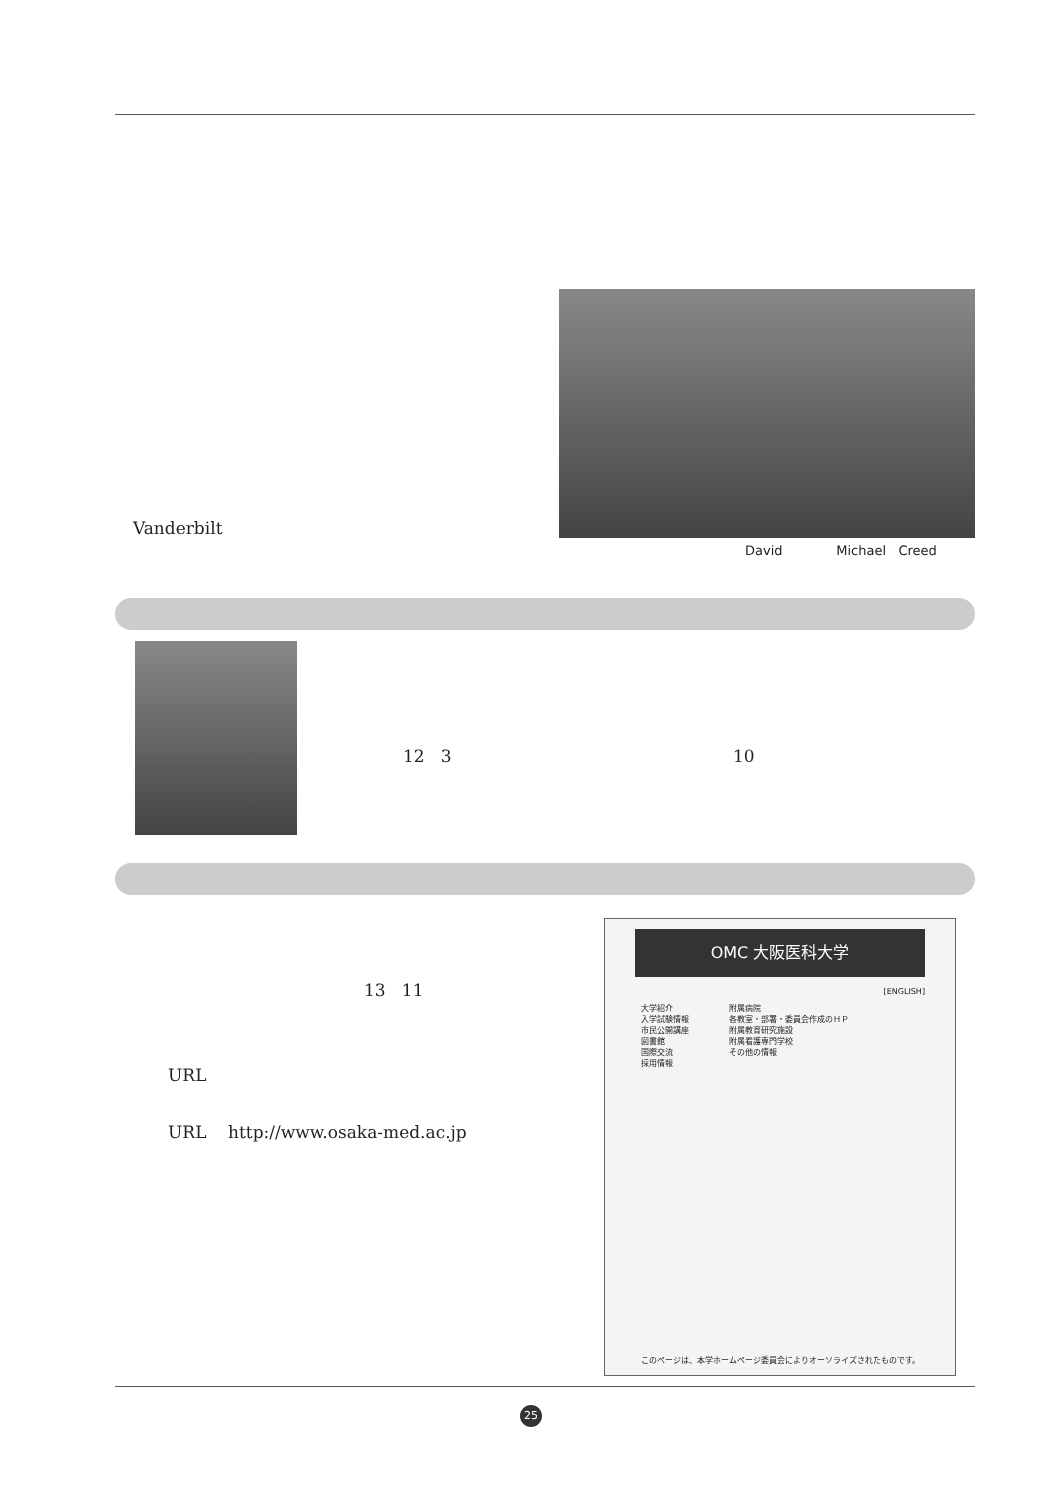Vanderbilt
David Michael Creed
12 3 10
13 11
URL
URL http://www.osaka-med.ac.jp
OMC 大阪医科大学
[ENGLISH]
大学紹介
入学試験情報
市民公開講座
図書館
国際交流
採用情報
附属病院
各教室・部署・委員会作成のＨＰ
附属教育研究施設
附属看護専門学校
その他の情報
このページは、本学ホームページ委員会によりオーソライズされたものです。
25